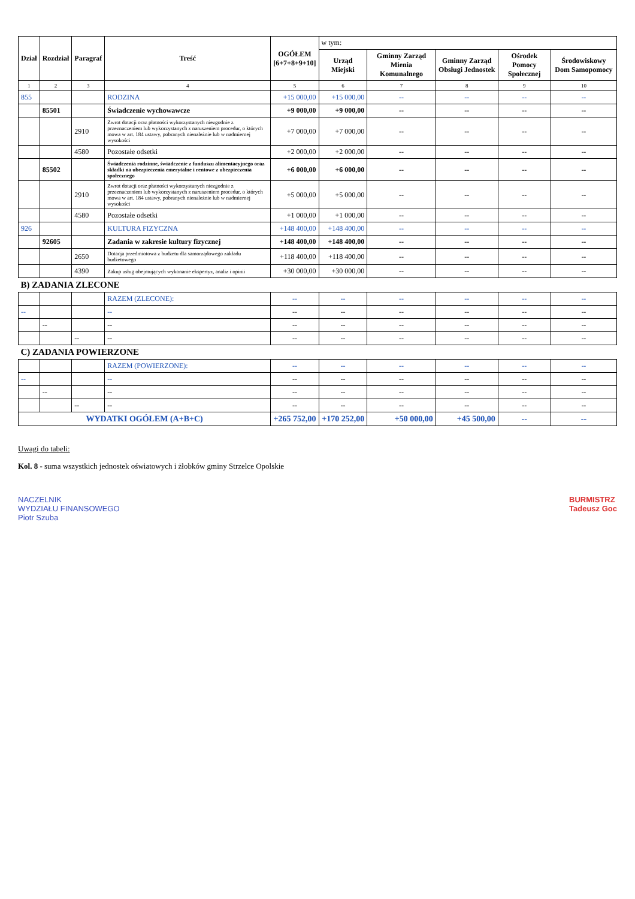| Dział | Rozdział | Paragraf | Treść | OGÓŁEM [6+7+8+9+10] | w tym: | | | | |
| --- | --- | --- | --- | --- | --- | --- | --- | --- | --- |
| | | | | | Urząd Miejski | Gminny Zarząd Mienia Komunalnego | Gminny Zarząd Obsługi Jednostek | Ośrodek Pomocy Społecznej | Środowiskowy Dom Samopomocy |
| 1 | 2 | 3 | 4 | 5 | 6 | 7 | 8 | 9 | 10 |
| 855 | | | RODZINA | +15 000,00 | +15 000,00 | -- | -- | -- | -- |
| | 85501 | | Świadczenie wychowawcze | +9 000,00 | +9 000,00 | -- | -- | -- | -- |
| | | 2910 | Zwrot dotacji oraz płatności wykorzystanych niezgodnie z przeznaczeniem lub wykorzystanych z naruszeniem procedur, o których mowa w art. 184 ustawy, pobranych nienależnie lub w nadmiernej wysokości | +7 000,00 | +7 000,00 | -- | -- | -- | -- |
| | | 4580 | Pozostałe odsetki | +2 000,00 | +2 000,00 | -- | -- | -- | -- |
| | 85502 | | Świadczenia rodzinne, świadczenie z funduszu alimentacyjnego oraz składki na ubezpieczenia emerytalne i rentowe z ubezpieczenia społecznego | +6 000,00 | +6 000,00 | -- | -- | -- | -- |
| | | 2910 | Zwrot dotacji oraz płatności wykorzystanych niezgodnie z przeznaczeniem lub wykorzystanych z naruszeniem procedur, o których mowa w art. 184 ustawy, pobranych nienależnie lub w nadmiernej wysokości | +5 000,00 | +5 000,00 | -- | -- | -- | -- |
| | | 4580 | Pozostałe odsetki | +1 000,00 | +1 000,00 | -- | -- | -- | -- |
| 926 | | | KULTURA FIZYCZNA | +148 400,00 | +148 400,00 | -- | -- | -- | -- |
| | 92605 | | Zadania w zakresie kultury fizycznej | +148 400,00 | +148 400,00 | -- | -- | -- | -- |
| | | 2650 | Dotacja przedmiotowa z budżetu dla samorządowego zakładu budżetowego | +118 400,00 | +118 400,00 | -- | -- | -- | -- |
| | | 4390 | Zakup usług obejmujących wykonanie ekspertyz, analiz i opinii | +30 000,00 | +30 000,00 | -- | -- | -- | -- |
| B) ZADANIA ZLECONE | | | | | | | | | |
| | | | RAZEM (ZLECONE): | -- | -- | -- | -- | -- | -- |
| -- | | | -- | -- | -- | -- | -- | -- | -- |
| | -- | | -- | -- | -- | -- | -- | -- | -- |
| | | -- | -- | -- | -- | -- | -- | -- | -- |
| C) ZADANIA POWIERZONE | | | | | | | | | |
| | | | RAZEM (POWIERZONE): | -- | -- | -- | -- | -- | -- |
| -- | | | -- | -- | -- | -- | -- | -- | -- |
| | -- | | -- | -- | -- | -- | -- | -- | -- |
| | | -- | -- | -- | -- | -- | -- | -- | -- |
| WYDATKI OGÓŁEM (A+B+C) | | | | +265 752,00 | +170 252,00 | +50 000,00 | +45 500,00 | -- | -- |
Uwagi do tabeli:
Kol. 8 - suma wszystkich jednostek oświatowych i żłobków gminy Strzelce Opolskie
NACZELNIK
WYDZIAŁU FINANSOWEGO
Piotr Szuba
BURMISTRZ
Tadeusz Goc